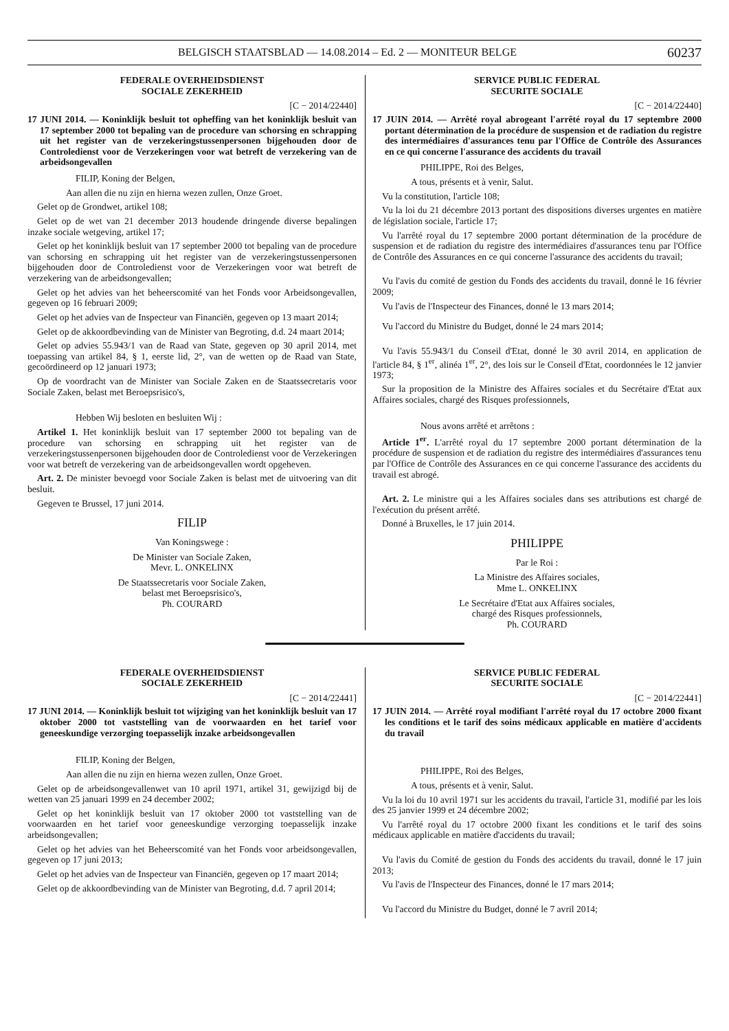BELGISCH STAATSBLAD — 14.08.2014 – Ed. 2 — MONITEUR BELGE 60237
FEDERALE OVERHEIDSDIENST
SOCIALE ZEKERHEID
[C − 2014/22440]
17 JUNI 2014. — Koninklijk besluit tot opheffing van het koninklijk besluit van 17 september 2000 tot bepaling van de procedure van schorsing en schrapping uit het register van de verzekeringstussenpersonen bijgehouden door de Controledienst voor de Verzekeringen voor wat betreft de verzekering van de arbeidsongevallen
FILIP, Koning der Belgen,
Aan allen die nu zijn en hierna wezen zullen, Onze Groet.
Gelet op de Grondwet, artikel 108;
Gelet op de wet van 21 december 2013 houdende dringende diverse bepalingen inzake sociale wetgeving, artikel 17;
Gelet op het koninklijk besluit van 17 september 2000 tot bepaling van de procedure van schorsing en schrapping uit het register van de verzekeringstussenpersonen bijgehouden door de Controledienst voor de Verzekeringen voor wat betreft de verzekering van de arbeidsongevallen;
Gelet op het advies van het beheerscomité van het Fonds voor Arbeidsongevallen, gegeven op 16 februari 2009;
Gelet op het advies van de Inspecteur van Financiën, gegeven op 13 maart 2014;
Gelet op de akkoordbevinding van de Minister van Begroting, d.d. 24 maart 2014;
Gelet op advies 55.943/1 van de Raad van State, gegeven op 30 april 2014, met toepassing van artikel 84, § 1, eerste lid, 2°, van de wetten op de Raad van State, gecoördineerd op 12 januari 1973;
Op de voordracht van de Minister van Sociale Zaken en de Staatssecretaris voor Sociale Zaken, belast met Beroepsrisico's,
Hebben Wij besloten en besluiten Wij :
Artikel 1. Het koninklijk besluit van 17 september 2000 tot bepaling van de procedure van schorsing en schrapping uit het register van de verzekeringstussenpersonen bijgehouden door de Controledienst voor de Verzekeringen voor wat betreft de verzekering van de arbeidsongevallen wordt opgeheven.
Art. 2. De minister bevoegd voor Sociale Zaken is belast met de uitvoering van dit besluit.
Gegeven te Brussel, 17 juni 2014.
FILIP
Van Koningswege :
De Minister van Sociale Zaken,
Mevr. L. ONKELINX
De Staatssecretaris voor Sociale Zaken,
belast met Beroepsrisico's,
Ph. COURARD
SERVICE PUBLIC FEDERAL
SECURITE SOCIALE
[C − 2014/22440]
17 JUIN 2014. — Arrêté royal abrogeant l'arrêté royal du 17 septembre 2000 portant détermination de la procédure de suspension et de radiation du registre des intermédiaires d'assurances tenu par l'Office de Contrôle des Assurances en ce qui concerne l'assurance des accidents du travail
PHILIPPE, Roi des Belges,
A tous, présents et à venir, Salut.
Vu la constitution, l'article 108;
Vu la loi du 21 décembre 2013 portant des dispositions diverses urgentes en matière de législation sociale, l'article 17;
Vu l'arrêté royal du 17 septembre 2000 portant détermination de la procédure de suspension et de radiation du registre des intermédiaires d'assurances tenu par l'Office de Contrôle des Assurances en ce qui concerne l'assurance des accidents du travail;
Vu l'avis du comité de gestion du Fonds des accidents du travail, donné le 16 février 2009;
Vu l'avis de l'Inspecteur des Finances, donné le 13 mars 2014;
Vu l'accord du Ministre du Budget, donné le 24 mars 2014;
Vu l'avis 55.943/1 du Conseil d'Etat, donné le 30 avril 2014, en application de l'article 84, § 1<sup>er</sup>, alinéa 1<sup>er</sup>, 2°, des lois sur le Conseil d'Etat, coordonnées le 12 janvier 1973;
Sur la proposition de la Ministre des Affaires sociales et du Secrétaire d'Etat aux Affaires sociales, chargé des Risques professionnels,
Nous avons arrêté et arrêtons :
Article 1<sup>er</sup>. L'arrêté royal du 17 septembre 2000 portant détermination de la procédure de suspension et de radiation du registre des intermédiaires d'assurances tenu par l'Office de Contrôle des Assurances en ce qui concerne l'assurance des accidents du travail est abrogé.
Art. 2. Le ministre qui a les Affaires sociales dans ses attributions est chargé de l'exécution du présent arrêté.
Donné à Bruxelles, le 17 juin 2014.
PHILIPPE
Par le Roi :
La Ministre des Affaires sociales,
Mme L. ONKELINX
Le Secrétaire d'Etat aux Affaires sociales,
chargé des Risques professionnels,
Ph. COURARD
FEDERALE OVERHEIDSDIENST
SOCIALE ZEKERHEID
[C − 2014/22441]
17 JUNI 2014. — Koninklijk besluit tot wijziging van het koninklijk besluit van 17 oktober 2000 tot vaststelling van de voorwaarden en het tarief voor geneeskundige verzorging toepasselijk inzake arbeidsongevallen
FILIP, Koning der Belgen,
Aan allen die nu zijn en hierna wezen zullen, Onze Groet.
Gelet op de arbeidsongevallenwet van 10 april 1971, artikel 31, gewijzigd bij de wetten van 25 januari 1999 en 24 december 2002;
Gelet op het koninklijk besluit van 17 oktober 2000 tot vaststelling van de voorwaarden en het tarief voor geneeskundige verzorging toepasselijk inzake arbeidsongevallen;
Gelet op het advies van het Beheerscomité van het Fonds voor arbeidsongevallen, gegeven op 17 juni 2013;
Gelet op het advies van de Inspecteur van Financiën, gegeven op 17 maart 2014;
Gelet op de akkoordbevinding van de Minister van Begroting, d.d. 7 april 2014;
SERVICE PUBLIC FEDERAL
SECURITE SOCIALE
[C − 2014/22441]
17 JUIN 2014. — Arrêté royal modifiant l'arrêté royal du 17 octobre 2000 fixant les conditions et le tarif des soins médicaux applicable en matière d'accidents du travail
PHILIPPE, Roi des Belges,
A tous, présents et à venir, Salut.
Vu la loi du 10 avril 1971 sur les accidents du travail, l'article 31, modifié par les lois des 25 janvier 1999 et 24 décembre 2002;
Vu l'arrêté royal du 17 octobre 2000 fixant les conditions et le tarif des soins médicaux applicable en matière d'accidents du travail;
Vu l'avis du Comité de gestion du Fonds des accidents du travail, donné le 17 juin 2013;
Vu l'avis de l'Inspecteur des Finances, donné le 17 mars 2014;
Vu l'accord du Ministre du Budget, donné le 7 avril 2014;